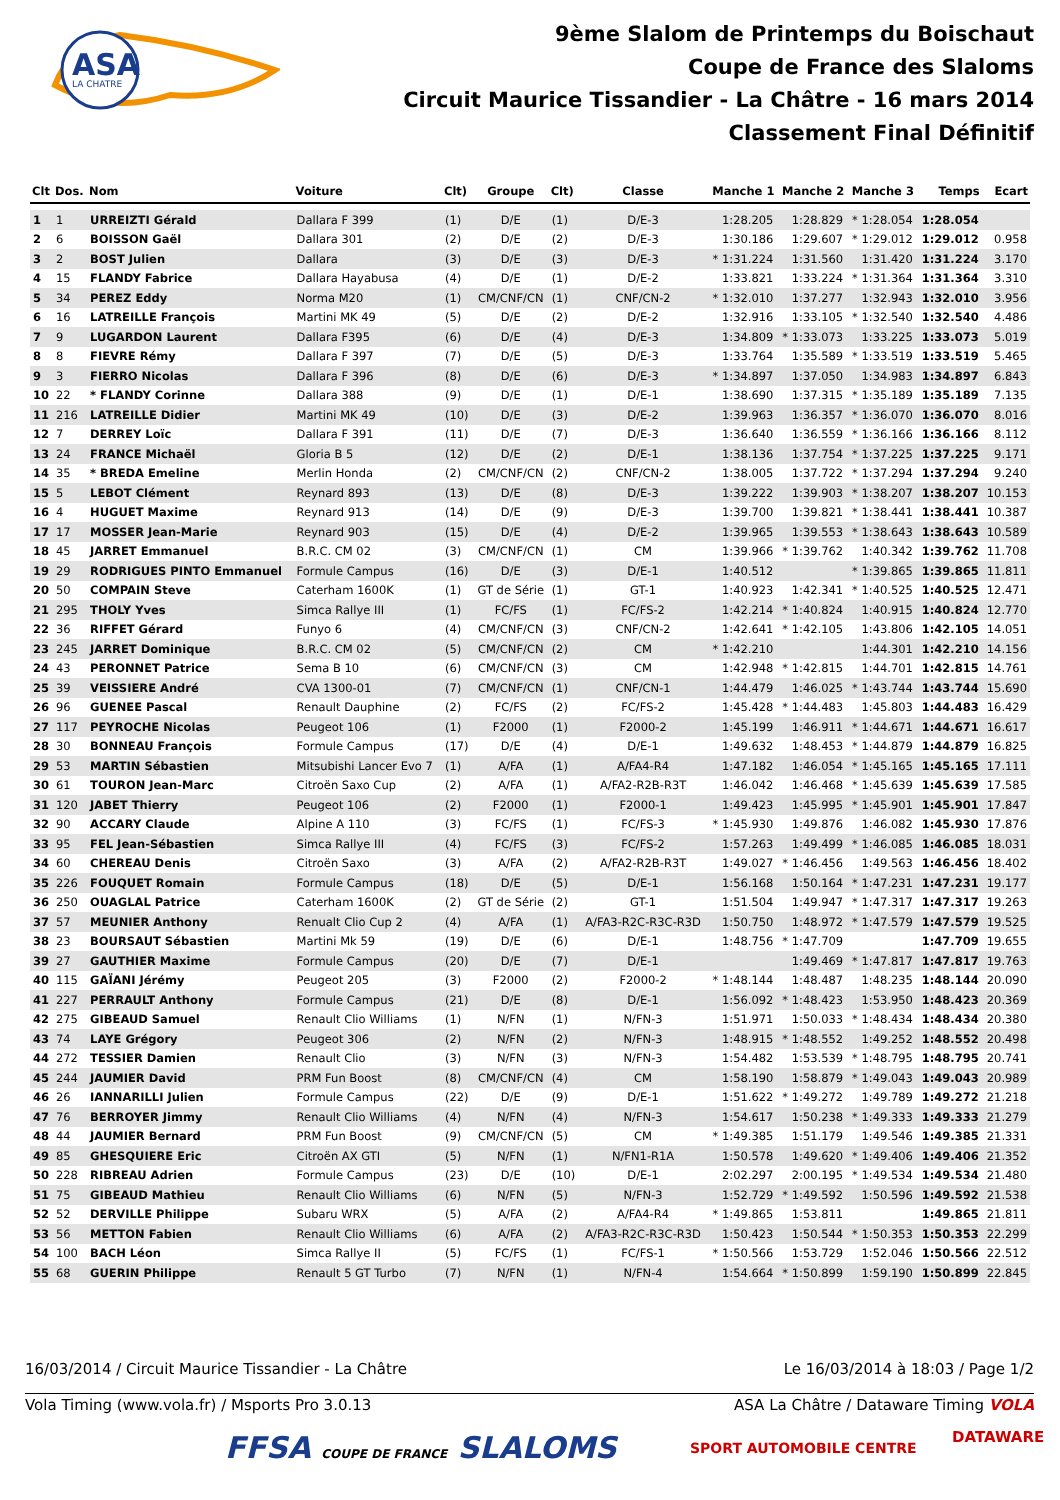ASA
LA CHATRE
9ème Slalom de Printemps du Boischaut
Coupe de France des Slaloms
Circuit Maurice Tissandier - La Châtre - 16 mars 2014
Classement Final Définitif
| Clt | Dos. | Nom | Voiture | Clt) | Groupe | Clt) | Classe | Manche 1 | Manche 2 | Manche 3 | Temps | Ecart |
| --- | --- | --- | --- | --- | --- | --- | --- | --- | --- | --- | --- | --- |
| 1 | 1 | URREIZTI Gérald | Dallara F 399 | (1) | D/E | (1) | D/E-3 | 1:28.205 | 1:28.829 | * 1:28.054 | 1:28.054 | |
| 2 | 6 | BOISSON Gaël | Dallara 301 | (2) | D/E | (2) | D/E-3 | 1:30.186 | 1:29.607 | * 1:29.012 | 1:29.012 | 0.958 |
| 3 | 2 | BOST Julien | Dallara | (3) | D/E | (3) | D/E-3 | * 1:31.224 | 1:31.560 | 1:31.420 | 1:31.224 | 3.170 |
| 4 | 15 | FLANDY Fabrice | Dallara Hayabusa | (4) | D/E | (1) | D/E-2 | 1:33.821 | 1:33.224 | * 1:31.364 | 1:31.364 | 3.310 |
| 5 | 34 | PEREZ Eddy | Norma M20 | (1) | CM/CNF/CN | (1) | CNF/CN-2 | * 1:32.010 | 1:37.277 | 1:32.943 | 1:32.010 | 3.956 |
| 6 | 16 | LATREILLE François | Martini MK 49 | (5) | D/E | (2) | D/E-2 | 1:32.916 | 1:33.105 | * 1:32.540 | 1:32.540 | 4.486 |
| 7 | 9 | LUGARDON Laurent | Dallara F395 | (6) | D/E | (4) | D/E-3 | 1:34.809 | * 1:33.073 | 1:33.225 | 1:33.073 | 5.019 |
| 8 | 8 | FIEVRE Rémy | Dallara F 397 | (7) | D/E | (5) | D/E-3 | 1:33.764 | 1:35.589 | * 1:33.519 | 1:33.519 | 5.465 |
| 9 | 3 | FIERRO Nicolas | Dallara F 396 | (8) | D/E | (6) | D/E-3 | * 1:34.897 | 1:37.050 | 1:34.983 | 1:34.897 | 6.843 |
| 10 | 22 | * FLANDY Corinne | Dallara 388 | (9) | D/E | (1) | D/E-1 | 1:38.690 | 1:37.315 | * 1:35.189 | 1:35.189 | 7.135 |
| 11 | 216 | LATREILLE Didier | Martini MK 49 | (10) | D/E | (3) | D/E-2 | 1:39.963 | 1:36.357 | * 1:36.070 | 1:36.070 | 8.016 |
| 12 | 7 | DERREY Loïc | Dallara F 391 | (11) | D/E | (7) | D/E-3 | 1:36.640 | 1:36.559 | * 1:36.166 | 1:36.166 | 8.112 |
| 13 | 24 | FRANCE Michaël | Gloria B 5 | (12) | D/E | (2) | D/E-1 | 1:38.136 | 1:37.754 | * 1:37.225 | 1:37.225 | 9.171 |
| 14 | 35 | * BREDA Emeline | Merlin Honda | (2) | CM/CNF/CN | (2) | CNF/CN-2 | 1:38.005 | 1:37.722 | * 1:37.294 | 1:37.294 | 9.240 |
| 15 | 5 | LEBOT Clément | Reynard 893 | (13) | D/E | (8) | D/E-3 | 1:39.222 | 1:39.903 | * 1:38.207 | 1:38.207 | 10.153 |
| 16 | 4 | HUGUET Maxime | Reynard 913 | (14) | D/E | (9) | D/E-3 | 1:39.700 | 1:39.821 | * 1:38.441 | 1:38.441 | 10.387 |
| 17 | 17 | MOSSER Jean-Marie | Reynard 903 | (15) | D/E | (4) | D/E-2 | 1:39.965 | 1:39.553 | * 1:38.643 | 1:38.643 | 10.589 |
| 18 | 45 | JARRET Emmanuel | B.R.C. CM 02 | (3) | CM/CNF/CN | (1) | CM | 1:39.966 | * 1:39.762 | 1:40.342 | 1:39.762 | 11.708 |
| 19 | 29 | RODRIGUES PINTO Emmanuel | Formule Campus | (16) | D/E | (3) | D/E-1 | 1:40.512 | | * 1:39.865 | 1:39.865 | 11.811 |
| 20 | 50 | COMPAIN Steve | Caterham 1600K | (1) | GT de Série | (1) | GT-1 | 1:40.923 | 1:42.341 | * 1:40.525 | 1:40.525 | 12.471 |
| 21 | 295 | THOLY Yves | Simca Rallye III | (1) | FC/FS | (1) | FC/FS-2 | 1:42.214 | * 1:40.824 | 1:40.915 | 1:40.824 | 12.770 |
| 22 | 36 | RIFFET Gérard | Funyo 6 | (4) | CM/CNF/CN | (3) | CNF/CN-2 | 1:42.641 | * 1:42.105 | 1:43.806 | 1:42.105 | 14.051 |
| 23 | 245 | JARRET Dominique | B.R.C. CM 02 | (5) | CM/CNF/CN | (2) | CM | * 1:42.210 | | 1:44.301 | 1:42.210 | 14.156 |
| 24 | 43 | PERONNET Patrice | Sema B 10 | (6) | CM/CNF/CN | (3) | CM | 1:42.948 | * 1:42.815 | 1:44.701 | 1:42.815 | 14.761 |
| 25 | 39 | VEISSIERE André | CVA 1300-01 | (7) | CM/CNF/CN | (1) | CNF/CN-1 | 1:44.479 | 1:46.025 | * 1:43.744 | 1:43.744 | 15.690 |
| 26 | 96 | GUENEE Pascal | Renault Dauphine | (2) | FC/FS | (2) | FC/FS-2 | 1:45.428 | * 1:44.483 | 1:45.803 | 1:44.483 | 16.429 |
| 27 | 117 | PEYROCHE Nicolas | Peugeot 106 | (1) | F2000 | (1) | F2000-2 | 1:45.199 | 1:46.911 | * 1:44.671 | 1:44.671 | 16.617 |
| 28 | 30 | BONNEAU François | Formule Campus | (17) | D/E | (4) | D/E-1 | 1:49.632 | 1:48.453 | * 1:44.879 | 1:44.879 | 16.825 |
| 29 | 53 | MARTIN Sébastien | Mitsubishi Lancer Evo 7 | (1) | A/FA | (1) | A/FA4-R4 | 1:47.182 | 1:46.054 | * 1:45.165 | 1:45.165 | 17.111 |
| 30 | 61 | TOURON Jean-Marc | Citroën Saxo Cup | (2) | A/FA | (1) | A/FA2-R2B-R3T | 1:46.042 | 1:46.468 | * 1:45.639 | 1:45.639 | 17.585 |
| 31 | 120 | JABET Thierry | Peugeot 106 | (2) | F2000 | (1) | F2000-1 | 1:49.423 | 1:45.995 | * 1:45.901 | 1:45.901 | 17.847 |
| 32 | 90 | ACCARY Claude | Alpine A 110 | (3) | FC/FS | (1) | FC/FS-3 | * 1:45.930 | 1:49.876 | 1:46.082 | 1:45.930 | 17.876 |
| 33 | 95 | FEL Jean-Sébastien | Simca Rallye III | (4) | FC/FS | (3) | FC/FS-2 | 1:57.263 | 1:49.499 | * 1:46.085 | 1:46.085 | 18.031 |
| 34 | 60 | CHEREAU Denis | Citroën Saxo | (3) | A/FA | (2) | A/FA2-R2B-R3T | 1:49.027 | * 1:46.456 | 1:49.563 | 1:46.456 | 18.402 |
| 35 | 226 | FOUQUET Romain | Formule Campus | (18) | D/E | (5) | D/E-1 | 1:56.168 | 1:50.164 | * 1:47.231 | 1:47.231 | 19.177 |
| 36 | 250 | OUAGLAL Patrice | Caterham 1600K | (2) | GT de Série | (2) | GT-1 | 1:51.504 | 1:49.947 | * 1:47.317 | 1:47.317 | 19.263 |
| 37 | 57 | MEUNIER Anthony | Renualt Clio Cup 2 | (4) | A/FA | (1) | A/FA3-R2C-R3C-R3D | 1:50.750 | 1:48.972 | * 1:47.579 | 1:47.579 | 19.525 |
| 38 | 23 | BOURSAUT Sébastien | Martini Mk 59 | (19) | D/E | (6) | D/E-1 | 1:48.756 | * 1:47.709 | | 1:47.709 | 19.655 |
| 39 | 27 | GAUTHIER Maxime | Formule Campus | (20) | D/E | (7) | D/E-1 | | 1:49.469 | * 1:47.817 | 1:47.817 | 19.763 |
| 40 | 115 | GAÏANI Jérémy | Peugeot 205 | (3) | F2000 | (2) | F2000-2 | * 1:48.144 | 1:48.487 | 1:48.235 | 1:48.144 | 20.090 |
| 41 | 227 | PERRAULT Anthony | Formule Campus | (21) | D/E | (8) | D/E-1 | 1:56.092 | * 1:48.423 | 1:53.950 | 1:48.423 | 20.369 |
| 42 | 275 | GIBEAUD Samuel | Renault Clio Williams | (1) | N/FN | (1) | N/FN-3 | 1:51.971 | 1:50.033 | * 1:48.434 | 1:48.434 | 20.380 |
| 43 | 74 | LAYE Grégory | Peugeot 306 | (2) | N/FN | (2) | N/FN-3 | 1:48.915 | * 1:48.552 | 1:49.252 | 1:48.552 | 20.498 |
| 44 | 272 | TESSIER Damien | Renault Clio | (3) | N/FN | (3) | N/FN-3 | 1:54.482 | 1:53.539 | * 1:48.795 | 1:48.795 | 20.741 |
| 45 | 244 | JAUMIER David | PRM Fun Boost | (8) | CM/CNF/CN | (4) | CM | 1:58.190 | 1:58.879 | * 1:49.043 | 1:49.043 | 20.989 |
| 46 | 26 | IANNARILLI Julien | Formule Campus | (22) | D/E | (9) | D/E-1 | 1:51.622 | * 1:49.272 | 1:49.789 | 1:49.272 | 21.218 |
| 47 | 76 | BERROYER Jimmy | Renault Clio Williams | (4) | N/FN | (4) | N/FN-3 | 1:54.617 | 1:50.238 | * 1:49.333 | 1:49.333 | 21.279 |
| 48 | 44 | JAUMIER Bernard | PRM Fun Boost | (9) | CM/CNF/CN | (5) | CM | * 1:49.385 | 1:51.179 | 1:49.546 | 1:49.385 | 21.331 |
| 49 | 85 | GHESQUIERE Eric | Citroën AX GTI | (5) | N/FN | (1) | N/FN1-R1A | 1:50.578 | 1:49.620 | * 1:49.406 | 1:49.406 | 21.352 |
| 50 | 228 | RIBREAU Adrien | Formule Campus | (23) | D/E | (10) | D/E-1 | 2:02.297 | 2:00.195 | * 1:49.534 | 1:49.534 | 21.480 |
| 51 | 75 | GIBEAUD Mathieu | Renault Clio Williams | (6) | N/FN | (5) | N/FN-3 | 1:52.729 | * 1:49.592 | 1:50.596 | 1:49.592 | 21.538 |
| 52 | 52 | DERVILLE Philippe | Subaru WRX | (5) | A/FA | (2) | A/FA4-R4 | * 1:49.865 | 1:53.811 | | 1:49.865 | 21.811 |
| 53 | 56 | METTON Fabien | Renault Clio Williams | (6) | A/FA | (2) | A/FA3-R2C-R3C-R3D | 1:50.423 | 1:50.544 | * 1:50.353 | 1:50.353 | 22.299 |
| 54 | 100 | BACH Léon | Simca Rallye II | (5) | FC/FS | (1) | FC/FS-1 | * 1:50.566 | 1:53.729 | 1:52.046 | 1:50.566 | 22.512 |
| 55 | 68 | GUERIN Philippe | Renault 5 GT Turbo | (7) | N/FN | (1) | N/FN-4 | 1:54.664 | * 1:50.899 | 1:59.190 | 1:50.899 | 22.845 |
16/03/2014 / Circuit Maurice Tissandier - La Châtre Le 16/03/2014 à 18:03 / Page 1/2
Vola Timing (www.vola.fr) / Msports Pro 3.0.13 ASA La Châtre / Dataware Timing VOLA
FFSA COUPE DE FRANCE SLALOMS SPORT AUTOMOBILE CENTRE
DATAWARE